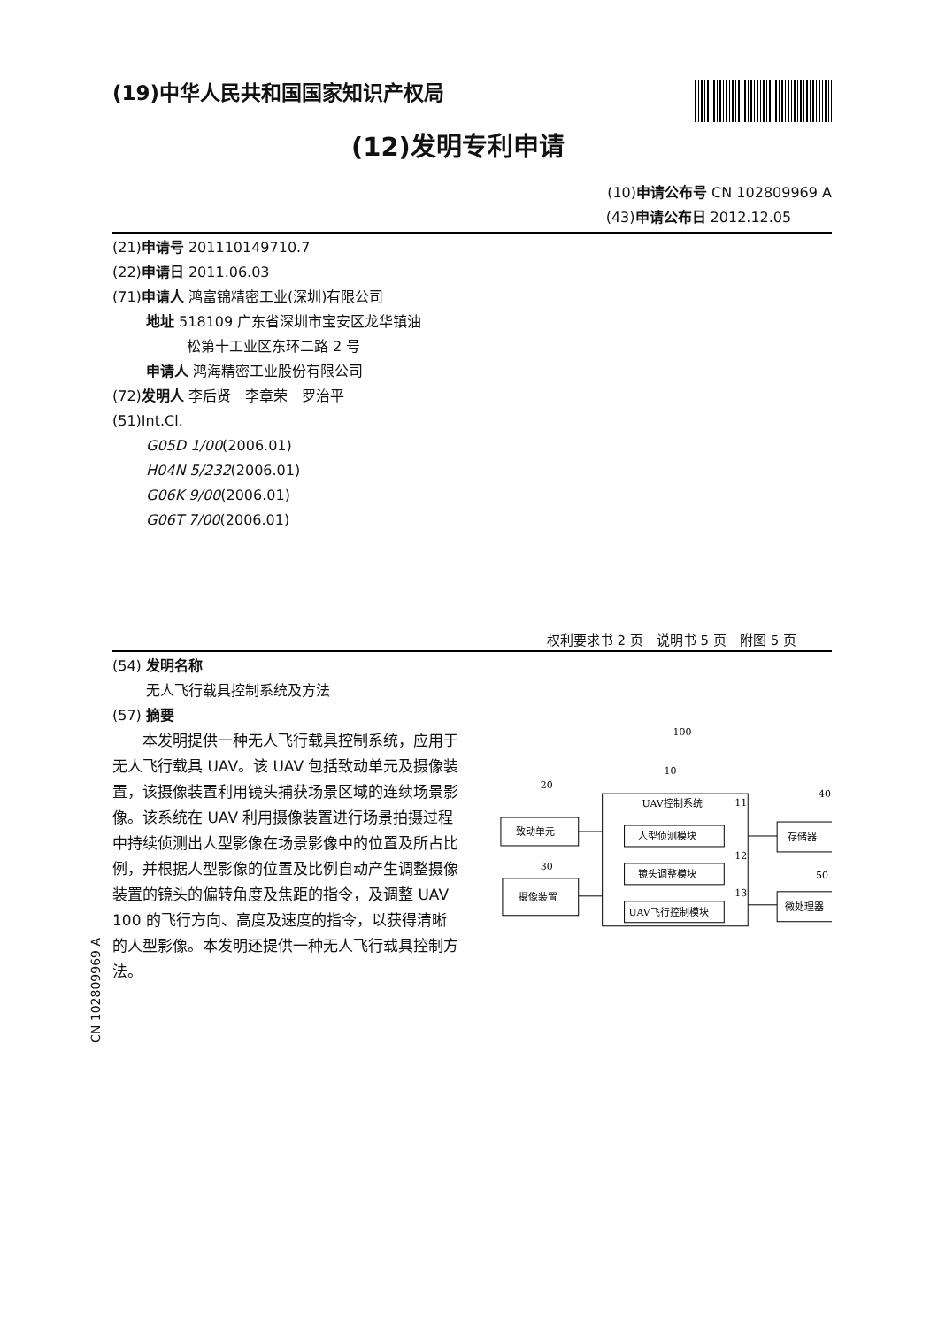(19)中华人民共和国国家知识产权局
(12)发明专利申请
(10)申请公布号 CN 102809969 A
(43)申请公布日 2012.12.05
(21)申请号 201110149710.7
(22)申请日 2011.06.03
(71)申请人 鸿富锦精密工业(深圳)有限公司
地址 518109 广东省深圳市宝安区龙华镇油
松第十工业区东环二路 2 号
申请人 鸿海精密工业股份有限公司
(72)发明人 李后贤　李章荣　罗治平
(51)Int.Cl.
G05D 1/00(2006.01)
H04N 5/232(2006.01)
G06K 9/00(2006.01)
G06T 7/00(2006.01)
权利要求书 2 页　说明书 5 页　附图 5 页
(54) 发明名称
无人飞行载具控制系统及方法
(57) 摘要
本发明提供一种无人飞行载具控制系统，应用于无人飞行载具 UAV。该 UAV 包括致动单元及摄像装置，该摄像装置利用镜头捕获场景区域的连续场景影像。该系统在 UAV 利用摄像装置进行场景拍摄过程中持续侦测出人型影像在场景影像中的位置及所占比例，并根据人型影像的位置及比例自动产生调整摄像装置的镜头的偏转角度及焦距的指令，及调整 UAV 100 的飞行方向、高度及速度的指令，以获得清晰的人型影像。本发明还提供一种无人飞行载具控制方法。
100
10
20
30
40
50
11
12
13
UAV控制系统
人型侦测模块
镜头调整模块
UAV飞行控制模块
致动单元
摄像装置
存储器
微处理器
CN 102809969 A